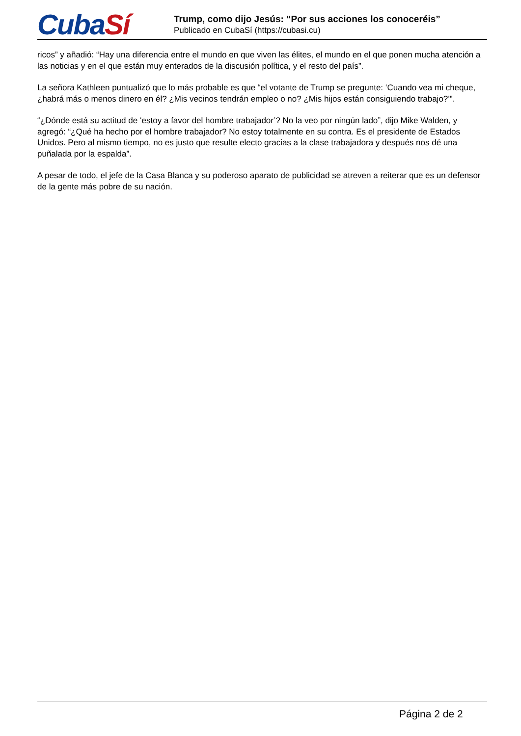CubaSí
Trump, como dijo Jesús: “Por sus acciones los conoceréis”
Publicado en CubaSí (https://cubasi.cu)
ricos” y añadió: “Hay una diferencia entre el mundo en que viven las élites, el mundo en el que ponen mucha atención a las noticias y en el que están muy enterados de la discusión política, y el resto del país”.
La señora Kathleen puntualizó que lo más probable es que “el votante de Trump se pregunte: ‘Cuando vea mi cheque, ¿habrá más o menos dinero en él? ¿Mis vecinos tendrán empleo o no? ¿Mis hijos están consiguiendo trabajo?’”.
“¿Dónde está su actitud de ‘estoy a favor del hombre trabajador’? No la veo por ningún lado”, dijo Mike Walden, y agregó: “¿Qué ha hecho por el hombre trabajador? No estoy totalmente en su contra. Es el presidente de Estados Unidos. Pero al mismo tiempo, no es justo que resulte electo gracias a la clase trabajadora y después nos dé una puñalada por la espalda”.
A pesar de todo, el jefe de la Casa Blanca y su poderoso aparato de publicidad se atreven a reiterar que es un defensor de la gente más pobre de su nación.
Página 2 de 2